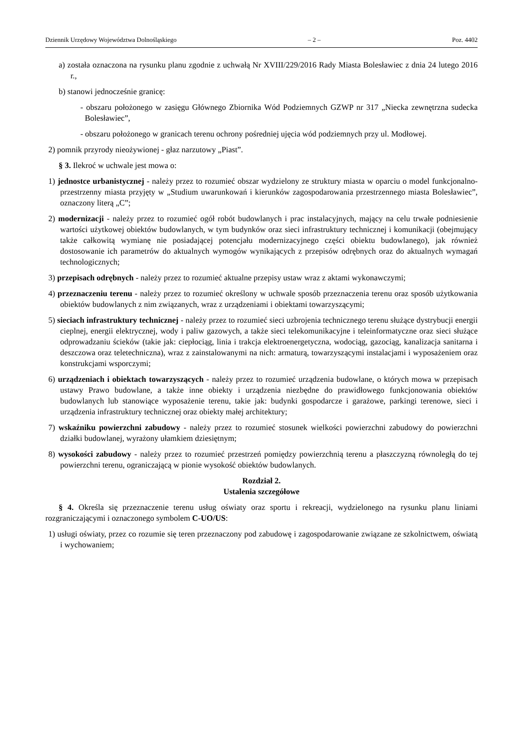Dziennik Urzędowy Województwa Dolnośląskiego – 2 – Poz. 4402
a) została oznaczona na rysunku planu zgodnie z uchwałą Nr XVIII/229/2016 Rady Miasta Bolesławiec z dnia 24 lutego 2016 r.,
b) stanowi jednocześnie granicę:
- obszaru położonego w zasięgu Głównego Zbiornika Wód Podziemnych GZWP nr 317 „Niecka zewnętrzna sudecka Bolesławiec”,
- obszaru położonego w granicach terenu ochrony pośredniej ujęcia wód podziemnych przy ul. Modłowej.
2) pomnik przyrody nieożywionej - głaz narzutowy „Piast”.
§ 3. Ilekroć w uchwale jest mowa o:
1) jednostce urbanistycznej - należy przez to rozumieć obszar wydzielony ze struktury miasta w oparciu o model funkcjonalno-przestrzenny miasta przyjęty w „Studium uwarunkowań i kierunków zagospodarowania przestrzennego miasta Bolesławiec”, oznaczony literą „C”;
2) modernizacji - należy przez to rozumieć ogół robót budowlanych i prac instalacyjnych, mający na celu trwałe podniesienie wartości użytkowej obiektów budowlanych, w tym budynków oraz sieci infrastruktury technicznej i komunikacji (obejmujący także całkowitą wymianę nie posiadającej potencjału modernizacyjnego części obiektu budowlanego), jak również dostosowanie ich parametrów do aktualnych wymogów wynikających z przepisów odrębnych oraz do aktualnych wymagań technologicznych;
3) przepisach odrębnych - należy przez to rozumieć aktualne przepisy ustaw wraz z aktami wykonawczymi;
4) przeznaczeniu terenu - należy przez to rozumieć określony w uchwale sposób przeznaczenia terenu oraz sposób użytkowania obiektów budowlanych z nim związanych, wraz z urządzeniami i obiektami towarzyszącymi;
5) sieciach infrastruktury technicznej - należy przez to rozumieć sieci uzbrojenia technicznego terenu służące dystrybucji energii cieplnej, energii elektrycznej, wody i paliw gazowych, a także sieci telekomunikacyjne i teleinformatyczne oraz sieci służące odprowadzaniu ścieków (takie jak: ciepłociąg, linia i trakcja elektroenergetyczna, wodociąg, gazociąg, kanalizacja sanitarna i deszczowa oraz teletechniczna), wraz z zainstalowanymi na nich: armaturą, towarzyszącymi instalacjami i wyposażeniem oraz konstrukcjami wsporczymi;
6) urządzeniach i obiektach towarzyszących - należy przez to rozumieć urządzenia budowlane, o których mowa w przepisach ustawy Prawo budowlane, a także inne obiekty i urządzenia niezbędne do prawidłowego funkcjonowania obiektów budowlanych lub stanowiące wyposażenie terenu, takie jak: budynki gospodarcze i garażowe, parkingi terenowe, sieci i urządzenia infrastruktury technicznej oraz obiekty małej architektury;
7) wskaźniku powierzchni zabudowy - należy przez to rozumieć stosunek wielkości powierzchni zabudowy do powierzchni działki budowlanej, wyrażony ułamkiem dziesiętnym;
8) wysokości zabudowy - należy przez to rozumieć przestrzeń pomiędzy powierzchnią terenu a płaszczyzną równoległą do tej powierzchni terenu, ograniczającą w pionie wysokość obiektów budowlanych.
Rozdział 2.
Ustalenia szczegółowe
§ 4. Określa się przeznaczenie terenu usług oświaty oraz sportu i rekreacji, wydzielonego na rysunku planu liniami rozgraniczającymi i oznaczonego symbolem C-UO/US:
1) usługi oświaty, przez co rozumie się teren przeznaczony pod zabudowę i zagospodarowanie związane ze szkolnictwem, oświatą i wychowaniem;